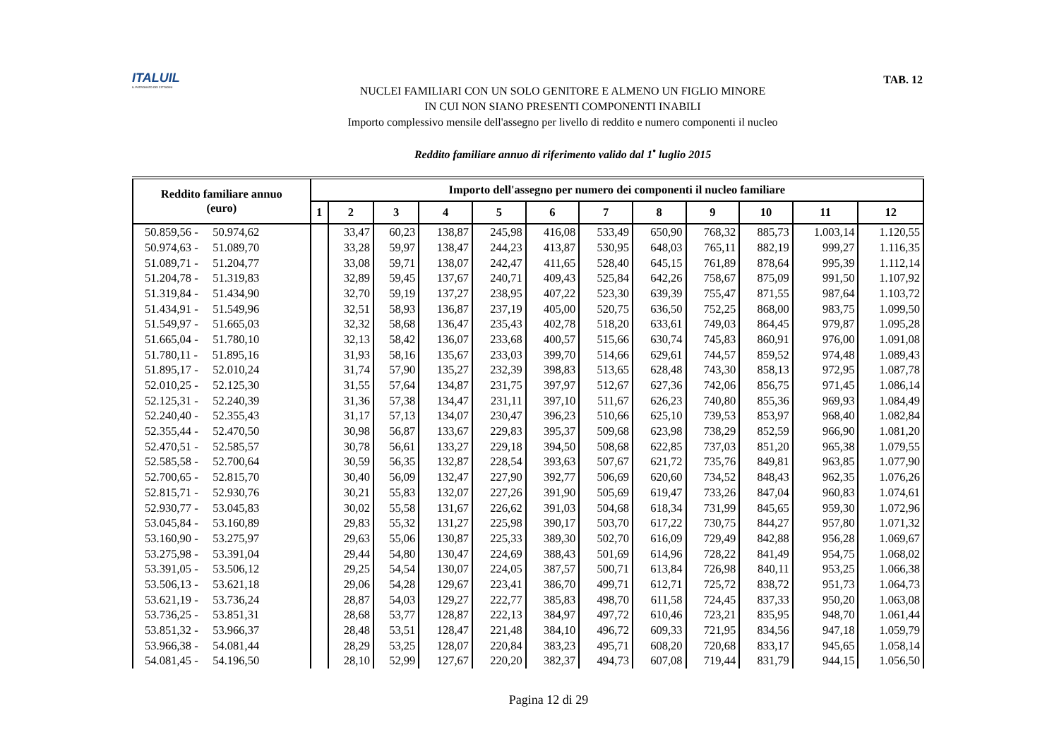ITALUIL
IL PATRONATO DEI CITTADINI
TAB. 12
NUCLEI FAMILIARI CON UN SOLO GENITORE E ALMENO UN FIGLIO MINORE
IN CUI NON SIANO PRESENTI COMPONENTI INABILI
Importo complessivo mensile dell'assegno per livello di reddito e numero componenti il nucleo
Reddito familiare annuo di riferimento valido dal 1<sup>•</sup> luglio 2015
| Reddito familiare annuo (euro) | Importo dell'assegno per numero dei componenti il nucleo familiare | | | | | | | | | | | |
| --- | --- | --- | --- | --- | --- | --- | --- | --- | --- | --- | --- | --- |
| | 1 | 2 | 3 | 4 | 5 | 6 | 7 | 8 | 9 | 10 | 11 | 12 |
| 50.859,56 - 50.974,62 | | 33,47 | 60,23 | 138,87 | 245,98 | 416,08 | 533,49 | 650,90 | 768,32 | 885,73 | 1.003,14 | 1.120,55 |
| 50.974,63 - 51.089,70 | | 33,28 | 59,97 | 138,47 | 244,23 | 413,87 | 530,95 | 648,03 | 765,11 | 882,19 | 999,27 | 1.116,35 |
| 51.089,71 - 51.204,77 | | 33,08 | 59,71 | 138,07 | 242,47 | 411,65 | 528,40 | 645,15 | 761,89 | 878,64 | 995,39 | 1.112,14 |
| 51.204,78 - 51.319,83 | | 32,89 | 59,45 | 137,67 | 240,71 | 409,43 | 525,84 | 642,26 | 758,67 | 875,09 | 991,50 | 1.107,92 |
| 51.319,84 - 51.434,90 | | 32,70 | 59,19 | 137,27 | 238,95 | 407,22 | 523,30 | 639,39 | 755,47 | 871,55 | 987,64 | 1.103,72 |
| 51.434,91 - 51.549,96 | | 32,51 | 58,93 | 136,87 | 237,19 | 405,00 | 520,75 | 636,50 | 752,25 | 868,00 | 983,75 | 1.099,50 |
| 51.549,97 - 51.665,03 | | 32,32 | 58,68 | 136,47 | 235,43 | 402,78 | 518,20 | 633,61 | 749,03 | 864,45 | 979,87 | 1.095,28 |
| 51.665,04 - 51.780,10 | | 32,13 | 58,42 | 136,07 | 233,68 | 400,57 | 515,66 | 630,74 | 745,83 | 860,91 | 976,00 | 1.091,08 |
| 51.780,11 - 51.895,16 | | 31,93 | 58,16 | 135,67 | 233,03 | 399,70 | 514,66 | 629,61 | 744,57 | 859,52 | 974,48 | 1.089,43 |
| 51.895,17 - 52.010,24 | | 31,74 | 57,90 | 135,27 | 232,39 | 398,83 | 513,65 | 628,48 | 743,30 | 858,13 | 972,95 | 1.087,78 |
| 52.010,25 - 52.125,30 | | 31,55 | 57,64 | 134,87 | 231,75 | 397,97 | 512,67 | 627,36 | 742,06 | 856,75 | 971,45 | 1.086,14 |
| 52.125,31 - 52.240,39 | | 31,36 | 57,38 | 134,47 | 231,11 | 397,10 | 511,67 | 626,23 | 740,80 | 855,36 | 969,93 | 1.084,49 |
| 52.240,40 - 52.355,43 | | 31,17 | 57,13 | 134,07 | 230,47 | 396,23 | 510,66 | 625,10 | 739,53 | 853,97 | 968,40 | 1.082,84 |
| 52.355,44 - 52.470,50 | | 30,98 | 56,87 | 133,67 | 229,83 | 395,37 | 509,68 | 623,98 | 738,29 | 852,59 | 966,90 | 1.081,20 |
| 52.470,51 - 52.585,57 | | 30,78 | 56,61 | 133,27 | 229,18 | 394,50 | 508,68 | 622,85 | 737,03 | 851,20 | 965,38 | 1.079,55 |
| 52.585,58 - 52.700,64 | | 30,59 | 56,35 | 132,87 | 228,54 | 393,63 | 507,67 | 621,72 | 735,76 | 849,81 | 963,85 | 1.077,90 |
| 52.700,65 - 52.815,70 | | 30,40 | 56,09 | 132,47 | 227,90 | 392,77 | 506,69 | 620,60 | 734,52 | 848,43 | 962,35 | 1.076,26 |
| 52.815,71 - 52.930,76 | | 30,21 | 55,83 | 132,07 | 227,26 | 391,90 | 505,69 | 619,47 | 733,26 | 847,04 | 960,83 | 1.074,61 |
| 52.930,77 - 53.045,83 | | 30,02 | 55,58 | 131,67 | 226,62 | 391,03 | 504,68 | 618,34 | 731,99 | 845,65 | 959,30 | 1.072,96 |
| 53.045,84 - 53.160,89 | | 29,83 | 55,32 | 131,27 | 225,98 | 390,17 | 503,70 | 617,22 | 730,75 | 844,27 | 957,80 | 1.071,32 |
| 53.160,90 - 53.275,97 | | 29,63 | 55,06 | 130,87 | 225,33 | 389,30 | 502,70 | 616,09 | 729,49 | 842,88 | 956,28 | 1.069,67 |
| 53.275,98 - 53.391,04 | | 29,44 | 54,80 | 130,47 | 224,69 | 388,43 | 501,69 | 614,96 | 728,22 | 841,49 | 954,75 | 1.068,02 |
| 53.391,05 - 53.506,12 | | 29,25 | 54,54 | 130,07 | 224,05 | 387,57 | 500,71 | 613,84 | 726,98 | 840,11 | 953,25 | 1.066,38 |
| 53.506,13 - 53.621,18 | | 29,06 | 54,28 | 129,67 | 223,41 | 386,70 | 499,71 | 612,71 | 725,72 | 838,72 | 951,73 | 1.064,73 |
| 53.621,19 - 53.736,24 | | 28,87 | 54,03 | 129,27 | 222,77 | 385,83 | 498,70 | 611,58 | 724,45 | 837,33 | 950,20 | 1.063,08 |
| 53.736,25 - 53.851,31 | | 28,68 | 53,77 | 128,87 | 222,13 | 384,97 | 497,72 | 610,46 | 723,21 | 835,95 | 948,70 | 1.061,44 |
| 53.851,32 - 53.966,37 | | 28,48 | 53,51 | 128,47 | 221,48 | 384,10 | 496,72 | 609,33 | 721,95 | 834,56 | 947,18 | 1.059,79 |
| 53.966,38 - 54.081,44 | | 28,29 | 53,25 | 128,07 | 220,84 | 383,23 | 495,71 | 608,20 | 720,68 | 833,17 | 945,65 | 1.058,14 |
| 54.081,45 - 54.196,50 | | 28,10 | 52,99 | 127,67 | 220,20 | 382,37 | 494,73 | 607,08 | 719,44 | 831,79 | 944,15 | 1.056,50 |
Pagina 12 di 29